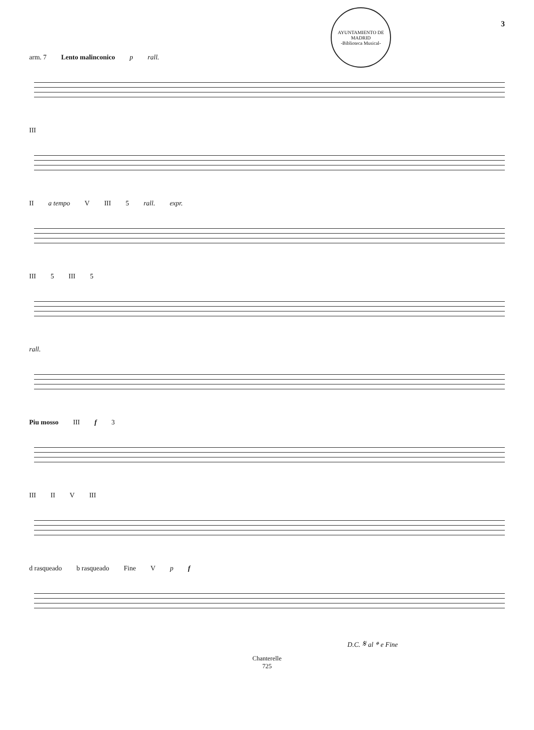AYUNTAMIENTO DE MADRID
-Biblioteca Musical-
3
arm. 7 Lento malinconico p rall.
III
II a tempo V III 5 rall. expr.
III 5 III 5
rall.
Piu mosso III f 3
III II V III
d rasqueado b rasqueado Fine V p f
D.C. 𝄋 al 𝄌 e Fine
Chanterelle
725